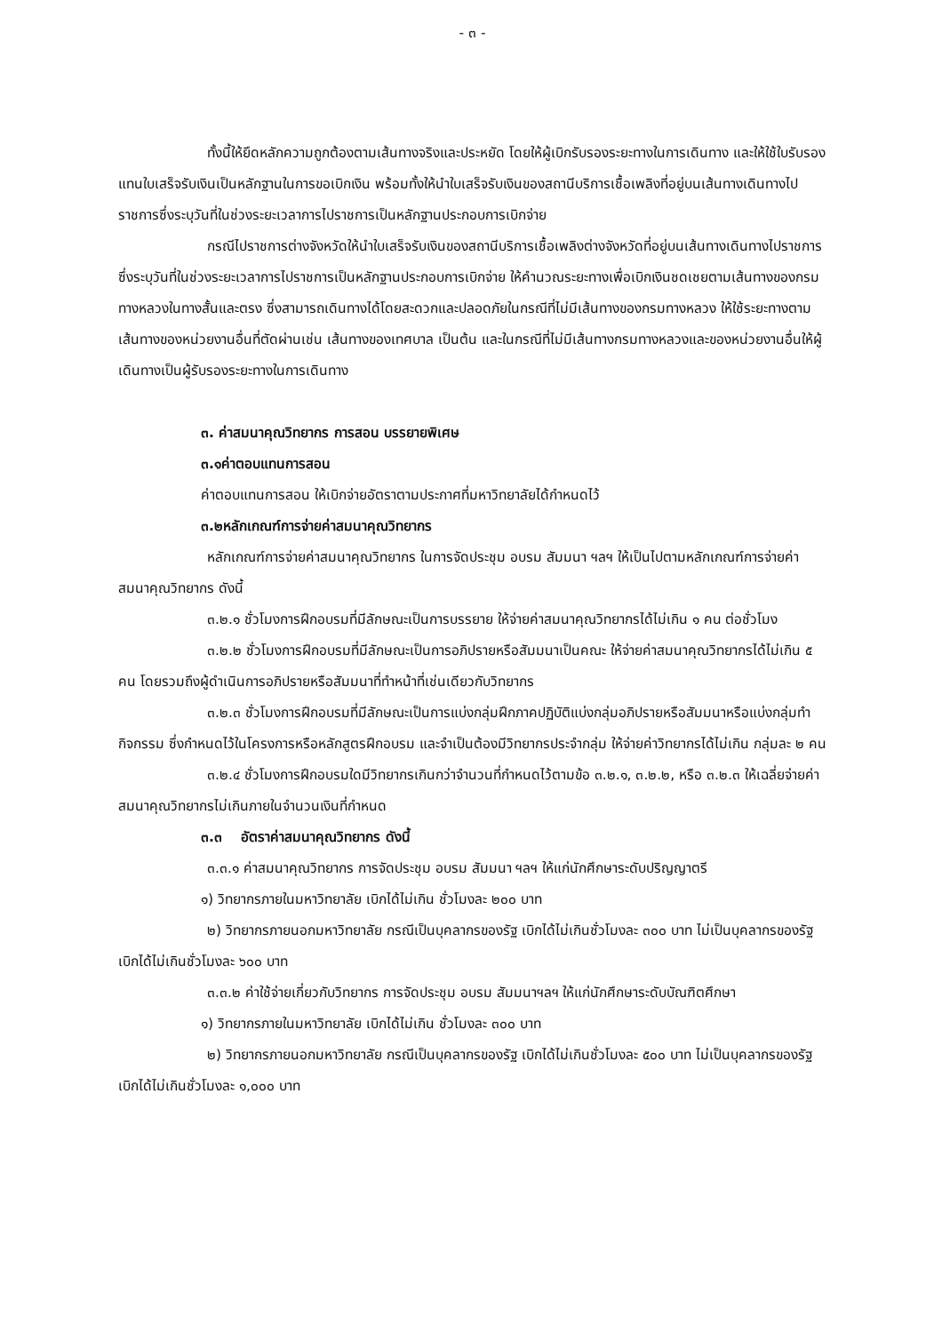- ๓ -
ทั้งนี้ให้ยึดหลักความถูกต้องตามเส้นทางจริงและประหยัด โดยให้ผู้เบิกรับรองระยะทางในการเดินทาง และให้ใช้ใบรับรองแทนใบเสร็จรับเงินเป็นหลักฐานในการขอเบิกเงิน พร้อมทั้งให้นำใบเสร็จรับเงินของสถานีบริการเชื้อเพลิงที่อยู่บนเส้นทางเดินทางไปราชการซึ่งระบุวันที่ในช่วงระยะเวลาการไปราชการเป็นหลักฐานประกอบการเบิกจ่าย
กรณีไปราชการต่างจังหวัดให้นำใบเสร็จรับเงินของสถานีบริการเชื้อเพลิงต่างจังหวัดที่อยู่บนเส้นทางเดินทางไปราชการซึ่งระบุวันที่ในช่วงระยะเวลาการไปราชการเป็นหลักฐานประกอบการเบิกจ่าย ให้คำนวณระยะทางเพื่อเบิกเงินชดเชยตามเส้นทางของกรมทางหลวงในทางสั้นและตรง ซึ่งสามารถเดินทางได้โดยสะดวกและปลอดภัยในกรณีที่ไม่มีเส้นทางของกรมทางหลวง ให้ใช้ระยะทางตามเส้นทางของหน่วยงานอื่นที่ตัดผ่านเช่น เส้นทางของเทศบาล เป็นต้น และในกรณีที่ไม่มีเส้นทางกรมทางหลวงและของหน่วยงานอื่นให้ผู้เดินทางเป็นผู้รับรองระยะทางในการเดินทาง
๓. ค่าสมนาคุณวิทยากร การสอน บรรยายพิเศษ
๓.๑ค่าตอบแทนการสอน
ค่าตอบแทนการสอน ให้เบิกจ่ายอัตราตามประกาศที่มหาวิทยาลัยได้กำหนดไว้
๓.๒หลักเกณฑ์การจ่ายค่าสมนาคุณวิทยากร
หลักเกณฑ์การจ่ายค่าสมนาคุณวิทยากร ในการจัดประชุม อบรม สัมมนา ฯลฯ ให้เป็นไปตามหลักเกณฑ์การจ่ายค่าสมนาคุณวิทยากร ดังนี้
๓.๒.๑ ชั่วโมงการฝึกอบรมที่มีลักษณะเป็นการบรรยาย ให้จ่ายค่าสมนาคุณวิทยากรได้ไม่เกิน ๑ คน ต่อชั่วโมง
๓.๒.๒ ชั่วโมงการฝึกอบรมที่มีลักษณะเป็นการอภิปรายหรือสัมมนาเป็นคณะ ให้จ่ายค่าสมนาคุณวิทยากรได้ไม่เกิน ๕ คน โดยรวมถึงผู้ดำเนินการอภิปรายหรือสัมมนาที่ทำหน้าที่เช่นเดียวกับวิทยากร
๓.๒.๓ ชั่วโมงการฝึกอบรมที่มีลักษณะเป็นการแบ่งกลุ่มฝึกภาคปฏิบัติแบ่งกลุ่มอภิปรายหรือสัมมนาหรือแบ่งกลุ่มทำกิจกรรม ซึ่งกำหนดไว้ในโครงการหรือหลักสูตรฝึกอบรม และจำเป็นต้องมีวิทยากรประจำกลุ่ม ให้จ่ายค่าวิทยากรได้ไม่เกิน กลุ่มละ ๒ คน
๓.๒.๔ ชั่วโมงการฝึกอบรมใดมีวิทยากรเกินกว่าจำนวนที่กำหนดไว้ตามข้อ ๓.๒.๑, ๓.๒.๒, หรือ ๓.๒.๓ ให้เฉลี่ยจ่ายค่าสมนาคุณวิทยากรไม่เกินภายในจำนวนเงินที่กำหนด
๓.๓ อัตราค่าสมนาคุณวิทยากร ดังนี้
๓.๓.๑ ค่าสมนาคุณวิทยากร การจัดประชุม อบรม สัมมนา ฯลฯ ให้แก่นักศึกษาระดับปริญญาตรี
๑) วิทยากรภายในมหาวิทยาลัย เบิกได้ไม่เกิน ชั่วโมงละ ๒๐๐ บาท
๒) วิทยากรภายนอกมหาวิทยาลัย กรณีเป็นบุคลากรของรัฐ เบิกได้ไม่เกินชั่วโมงละ ๓๐๐ บาท ไม่เป็นบุคลากรของรัฐ เบิกได้ไม่เกินชั่วโมงละ ๖๐๐ บาท
๓.๓.๒ ค่าใช้จ่ายเกี่ยวกับวิทยากร การจัดประชุม อบรม สัมมนาฯลฯ ให้แก่นักศึกษาระดับบัณฑิตศึกษา
๑) วิทยากรภายในมหาวิทยาลัย เบิกได้ไม่เกิน ชั่วโมงละ ๓๐๐ บาท
๒) วิทยากรภายนอกมหาวิทยาลัย กรณีเป็นบุคลากรของรัฐ เบิกได้ไม่เกินชั่วโมงละ ๕๐๐ บาท ไม่เป็นบุคลากรของรัฐ เบิกได้ไม่เกินชั่วโมงละ ๑,๐๐๐ บาท